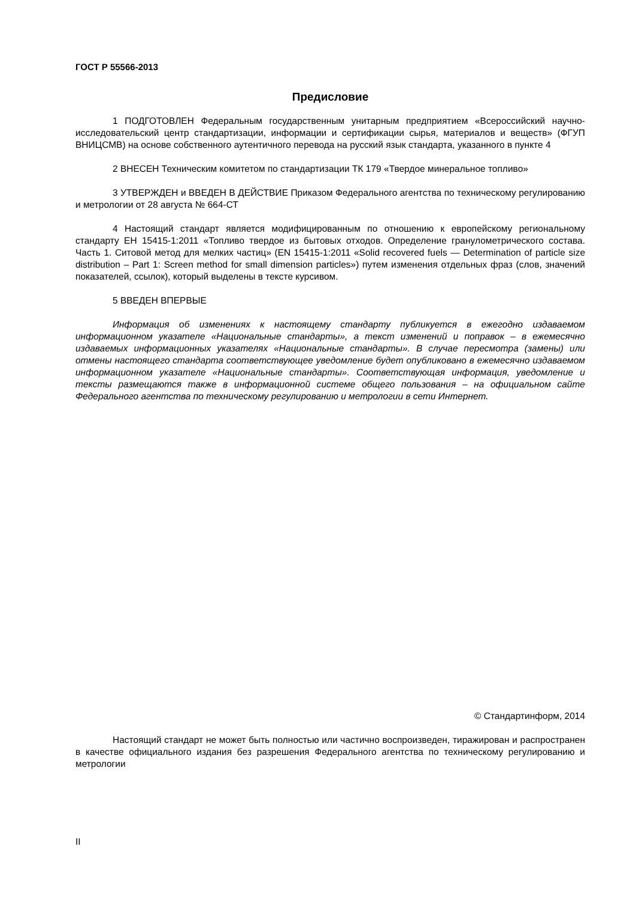ГОСТ Р 55566-2013
Предисловие
1 ПОДГОТОВЛЕН Федеральным государственным унитарным предприятием «Всероссийский научно-исследовательский центр стандартизации, информации и сертификации сырья, материалов и веществ» (ФГУП ВНИЦСМВ) на основе собственного аутентичного перевода на русский язык стандарта, указанного в пункте 4
2 ВНЕСЕН Техническим комитетом по стандартизации ТК 179 «Твердое минеральное топливо»
3 УТВЕРЖДЕН и ВВЕДЕН В ДЕЙСТВИЕ Приказом Федерального агентства по техническому регулированию и метрологии от 28 августа № 664-СТ
4 Настоящий стандарт является модифицированным по отношению к европейскому региональному стандарту ЕН 15415-1:2011 «Топливо твердое из бытовых отходов. Определение гранулометрического состава. Часть 1. Ситовой метод для мелких частиц» (EN 15415-1:2011 «Solid recovered fuels — Determination of particle size distribution – Part 1: Screen method for small dimension particles») путем изменения отдельных фраз (слов, значений показателей, ссылок), который выделены в тексте курсивом.
5 ВВЕДЕН ВПЕРВЫЕ
Информация об изменениях к настоящему стандарту публикуется в ежегодно издаваемом информационном указателе «Национальные стандарты», а текст изменений и поправок – в ежемесячно издаваемых информационных указателях «Национальные стандарты». В случае пересмотра (замены) или отмены настоящего стандарта соответствующее уведомление будет опубликовано в ежемесячно издаваемом информационном указателе «Национальные стандарты». Соответствующая информация, уведомление и тексты размещаются также в информационной системе общего пользования – на официальном сайте Федерального агентства по техническому регулированию и метрологии в сети Интернет.
© Стандартинформ, 2014
Настоящий стандарт не может быть полностью или частично воспроизведен, тиражирован и распространен в качестве официального издания без разрешения Федерального агентства по техническому регулированию и метрологии
II